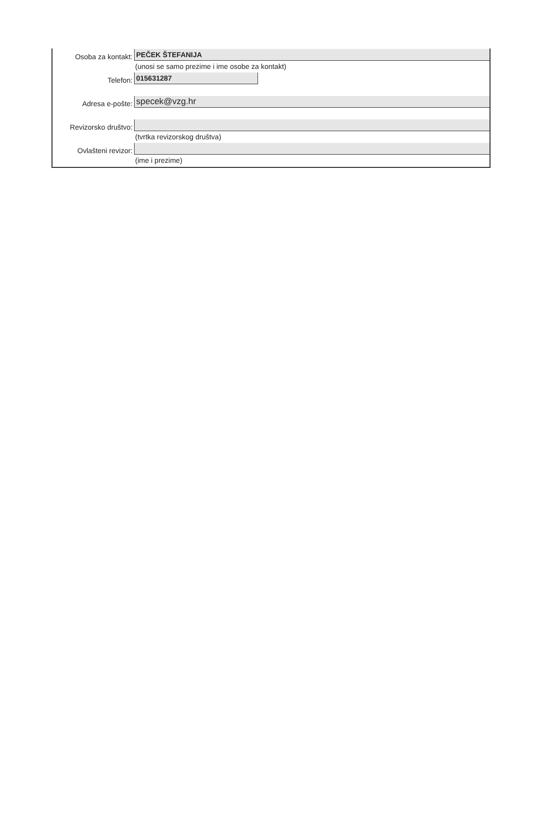Osoba za kontakt:
PEČEK ŠTEFANIJA
(unosi se samo prezime i ime osobe za kontakt)
Telefon:
015631287
Adresa e-pošte:
specek@vzg.hr
Revizorsko društvo:
(tvrtka revizorskog društva)
Ovlašteni revizor:
(ime i prezime)